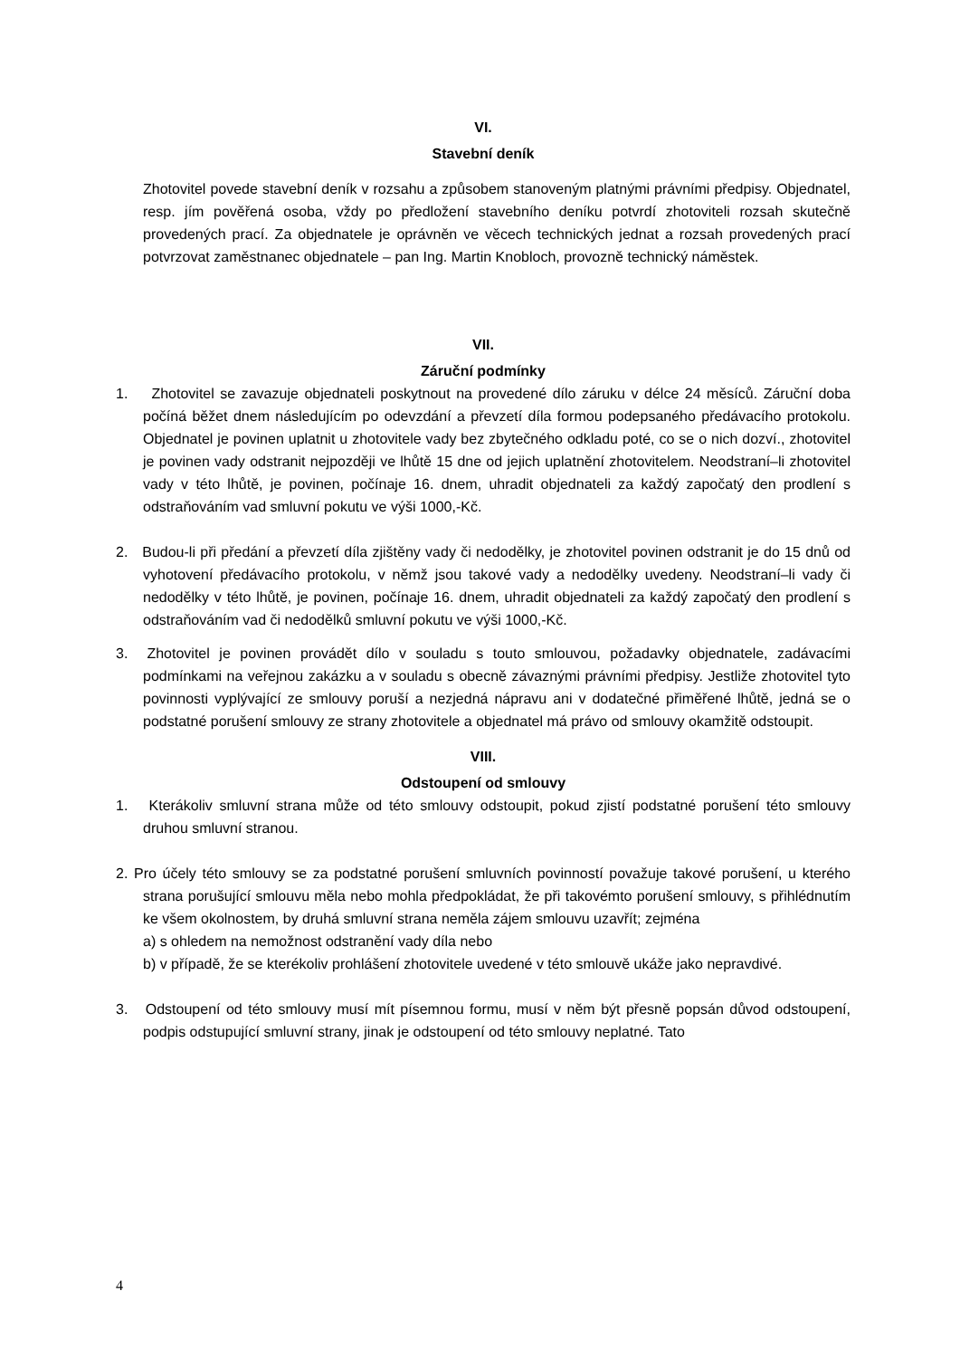VI.
Stavební deník
Zhotovitel povede stavební deník v rozsahu a způsobem stanoveným platnými právními předpisy. Objednatel, resp. jím pověřená osoba, vždy po předložení stavebního deníku potvrdí zhotoviteli rozsah skutečně provedených prací. Za objednatele je oprávněn ve věcech technických jednat a rozsah provedených prací potvrzovat zaměstnanec objednatele – pan Ing. Martin Knobloch, provozně technický náměstek.
VII.
Záruční podmínky
1. Zhotovitel se zavazuje objednateli poskytnout na provedené dílo záruku v délce 24 měsíců. Záruční doba počíná běžet dnem následujícím po odevzdání a převzetí díla formou podepsaného předávacího protokolu. Objednatel je povinen uplatnit u zhotovitele vady bez zbytečného odkladu poté, co se o nich dozví., zhotovitel je povinen vady odstranit nejpozději ve lhůtě 15 dne od jejich uplatnění zhotovitelem. Neodstraní–li zhotovitel vady v této lhůtě, je povinen, počínaje 16. dnem, uhradit objednateli za každý započatý den prodlení s odstraňováním vad smluvní pokutu ve výši 1000,-Kč.
2. Budou-li při předání a převzetí díla zjištěny vady či nedodělky, je zhotovitel povinen odstranit je do 15 dnů od vyhotovení předávacího protokolu, v němž jsou takové vady a nedodělky uvedeny. Neodstraní–li vady či nedodělky v této lhůtě, je povinen, počínaje 16. dnem, uhradit objednateli za každý započatý den prodlení s odstraňováním vad či nedodělků smluvní pokutu ve výši 1000,-Kč.
3. Zhotovitel je povinen provádět dílo v souladu s touto smlouvou, požadavky objednatele, zadávacími podmínkami na veřejnou zakázku a v souladu s obecně závaznými právními předpisy. Jestliže zhotovitel tyto povinnosti vyplývající ze smlouvy poruší a nezjedná nápravu ani v dodatečné přiměřené lhůtě, jedná se o podstatné porušení smlouvy ze strany zhotovitele a objednatel má právo od smlouvy okamžitě odstoupit.
VIII.
Odstoupení od smlouvy
1. Kterákoliv smluvní strana může od této smlouvy odstoupit, pokud zjistí podstatné porušení této smlouvy druhou smluvní stranou.
2. Pro účely této smlouvy se za podstatné porušení smluvních povinností považuje takové porušení, u kterého strana porušující smlouvu měla nebo mohla předpokládat, že při takovémto porušení smlouvy, s přihlédnutím ke všem okolnostem, by druhá smluvní strana neměla zájem smlouvu uzavřít; zejména
a) s ohledem na nemožnost odstranění vady díla nebo
b) v případě, že se kterékoliv prohlášení zhotovitele uvedené v této smlouvě ukáže jako nepravdivé.
3. Odstoupení od této smlouvy musí mít písemnou formu, musí v něm být přesně popsán důvod odstoupení, podpis odstupující smluvní strany, jinak je odstoupení od této smlouvy neplatné. Tato
4